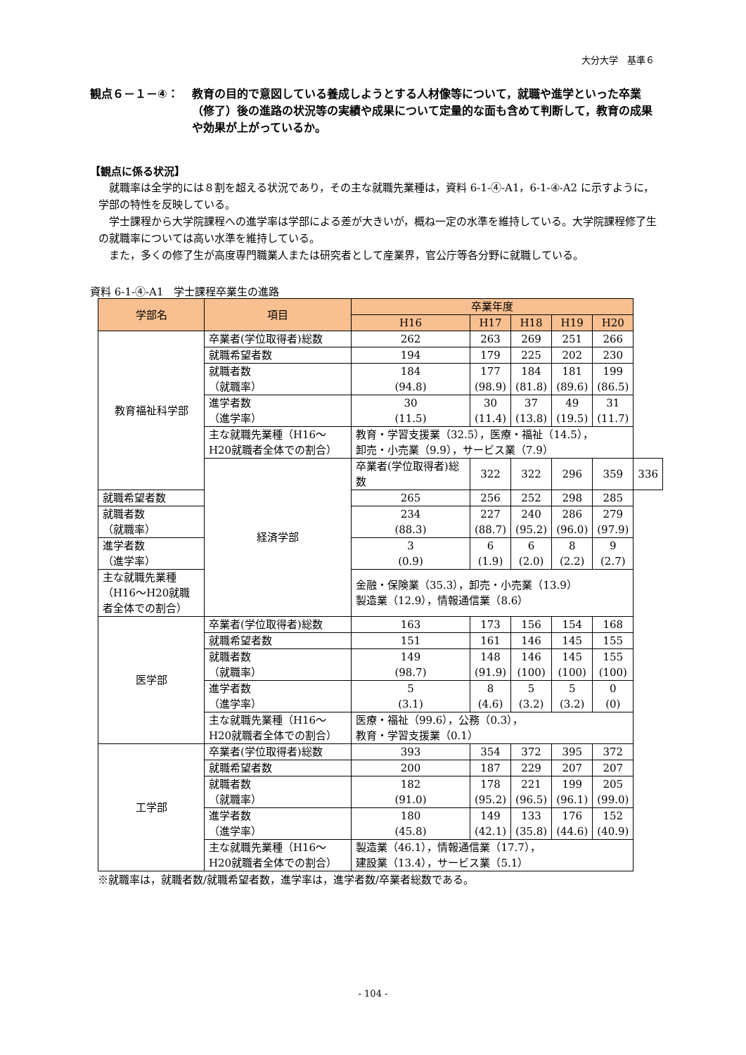大分大学　基準６
観点６－１－④： 教育の目的で意図している養成しようとする人材像等について，就職や進学といった卒業（修了）後の進路の状況等の実績や成果について定量的な面も含めて判断して，教育の成果や効果が上がっているか。
【観点に係る状況】
就職率は全学的には８割を超える状況であり，その主な就職先業種は，資料 6-1-④-A1，6-1-④-A2 に示すように，学部の特性を反映している。
学士課程から大学院課程への進学率は学部による差が大きいが，概ね一定の水準を維持している。大学院課程修了生の就職率については高い水準を維持している。
また，多くの修了生が高度専門職業人または研究者として産業界，官公庁等各分野に就職している。
資料 6-1-④-A1　学士課程卒業生の進路
| 学部名 | 項目 | 卒業年度 | | | | | | |
| --- | --- | --- | --- | --- | --- | --- | --- | --- |
| | | H16 | H17 | H18 | H19 | H20 | | |
| 教育福祉科学部 | 卒業者(学位取得者)総数 | 262 | 263 | 269 | 251 | 266 | | |
| | 就職希望者数 | 194 | 179 | 225 | 202 | 230 | | |
| | 就職者数 （就職率） | 184 (94.8) | 177 (98.9) | 184 (81.8) | 181 (89.6) | 199 (86.5) | | |
| | 進学者数 （進学率） | 30 (11.5) | 30 (11.4) | 37 (13.8) | 49 (19.5) | 31 (11.7) | | |
| | 主な就職先業種（H16～H20就職者全体での割合） | 教育・学習支援業（32.5），医療・福祉（14.5）， 卸売・小売業（9.9），サービス業（7.9） | | | | | | |
| | | 経済学部 | 卒業者(学位取得者)総数 | 322 | 322 | 296 | 359 | 336 |
| 就職希望者数 | | | 265 | 256 | 252 | 298 | 285 | |
| 就職者数 （就職率） | | | 234 (88.3) | 227 (88.7) | 240 (95.2) | 286 (96.0) | 279 (97.9) | |
| 進学者数 （進学率） | | | 3 (0.9) | 6 (1.9) | 6 (2.0) | 8 (2.2) | 9 (2.7) | |
| 主な就職先業種（H16～H20就職者全体での割合） | | | 金融・保険業（35.3），卸売・小売業（13.9） 製造業（12.9），情報通信業（8.6） | | | | | |
| 医学部 | 卒業者(学位取得者)総数 | 163 | 173 | 156 | 154 | 168 | | |
| | 就職希望者数 | 151 | 161 | 146 | 145 | 155 | | |
| | 就職者数 （就職率） | 149 (98.7) | 148 (91.9) | 146 (100) | 145 (100) | 155 (100) | | |
| | 進学者数 （進学率） | 5 (3.1) | 8 (4.6) | 5 (3.2) | 5 (3.2) | 0 (0) | | |
| | 主な就職先業種（H16～H20就職者全体での割合） | 医療・福祉（99.6），公務（0.3）， 教育・学習支援業（0.1） | | | | | | |
| 工学部 | 卒業者(学位取得者)総数 | 393 | 354 | 372 | 395 | 372 | | |
| | 就職希望者数 | 200 | 187 | 229 | 207 | 207 | | |
| | 就職者数 （就職率） | 182 (91.0) | 178 (95.2) | 221 (96.5) | 199 (96.1) | 205 (99.0) | | |
| | 進学者数 （進学率） | 180 (45.8) | 149 (42.1) | 133 (35.8) | 176 (44.6) | 152 (40.9) | | |
| | 主な就職先業種（H16～H20就職者全体での割合） | 製造業（46.1），情報通信業（17.7）， 建設業（13.4），サービス業（5.1） | | | | | | |
※就職率は，就職者数/就職希望者数，進学率は，進学者数/卒業者総数である。
- 104 -